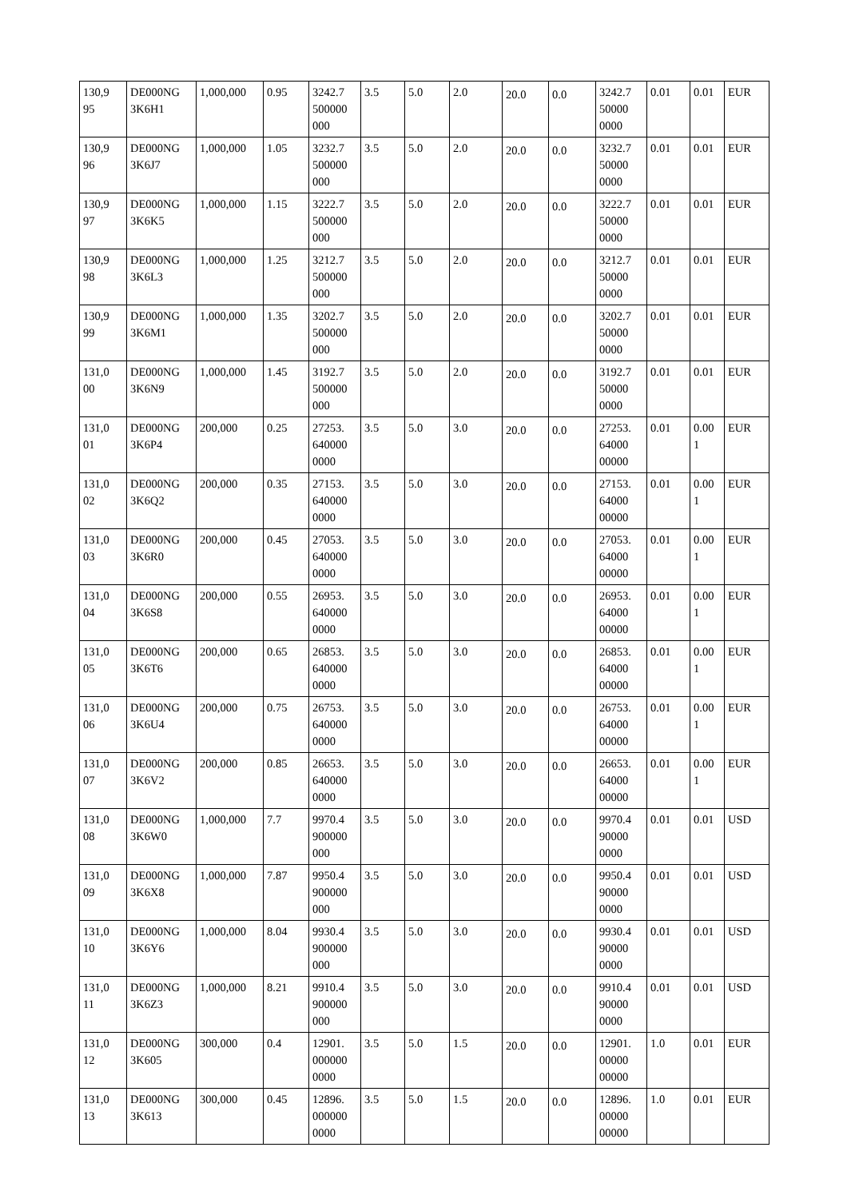| 130,9 95 | DE000NG 3K6H1 | 1,000,000 | 0.95 | 3242.7 500000 000 | 3.5 | 5.0 | 2.0 | 20.0 | 0.0 | 3242.7 50000 0000 | 0.01 | 0.01 | EUR |
| 130,9 96 | DE000NG 3K6J7 | 1,000,000 | 1.05 | 3232.7 500000 000 | 3.5 | 5.0 | 2.0 | 20.0 | 0.0 | 3232.7 50000 0000 | 0.01 | 0.01 | EUR |
| 130,9 97 | DE000NG 3K6K5 | 1,000,000 | 1.15 | 3222.7 500000 000 | 3.5 | 5.0 | 2.0 | 20.0 | 0.0 | 3222.7 50000 0000 | 0.01 | 0.01 | EUR |
| 130,9 98 | DE000NG 3K6L3 | 1,000,000 | 1.25 | 3212.7 500000 000 | 3.5 | 5.0 | 2.0 | 20.0 | 0.0 | 3212.7 50000 0000 | 0.01 | 0.01 | EUR |
| 130,9 99 | DE000NG 3K6M1 | 1,000,000 | 1.35 | 3202.7 500000 000 | 3.5 | 5.0 | 2.0 | 20.0 | 0.0 | 3202.7 50000 0000 | 0.01 | 0.01 | EUR |
| 131,0 00 | DE000NG 3K6N9 | 1,000,000 | 1.45 | 3192.7 500000 000 | 3.5 | 5.0 | 2.0 | 20.0 | 0.0 | 3192.7 50000 0000 | 0.01 | 0.01 | EUR |
| 131,0 01 | DE000NG 3K6P4 | 200,000 | 0.25 | 27253. 640000 0000 | 3.5 | 5.0 | 3.0 | 20.0 | 0.0 | 27253. 64000 00000 | 0.01 | 0.00 1 | EUR |
| 131,0 02 | DE000NG 3K6Q2 | 200,000 | 0.35 | 27153. 640000 0000 | 3.5 | 5.0 | 3.0 | 20.0 | 0.0 | 27153. 64000 00000 | 0.01 | 0.00 1 | EUR |
| 131,0 03 | DE000NG 3K6R0 | 200,000 | 0.45 | 27053. 640000 0000 | 3.5 | 5.0 | 3.0 | 20.0 | 0.0 | 27053. 64000 00000 | 0.01 | 0.00 1 | EUR |
| 131,0 04 | DE000NG 3K6S8 | 200,000 | 0.55 | 26953. 640000 0000 | 3.5 | 5.0 | 3.0 | 20.0 | 0.0 | 26953. 64000 00000 | 0.01 | 0.00 1 | EUR |
| 131,0 05 | DE000NG 3K6T6 | 200,000 | 0.65 | 26853. 640000 0000 | 3.5 | 5.0 | 3.0 | 20.0 | 0.0 | 26853. 64000 00000 | 0.01 | 0.00 1 | EUR |
| 131,0 06 | DE000NG 3K6U4 | 200,000 | 0.75 | 26753. 640000 0000 | 3.5 | 5.0 | 3.0 | 20.0 | 0.0 | 26753. 64000 00000 | 0.01 | 0.00 1 | EUR |
| 131,0 07 | DE000NG 3K6V2 | 200,000 | 0.85 | 26653. 640000 0000 | 3.5 | 5.0 | 3.0 | 20.0 | 0.0 | 26653. 64000 00000 | 0.01 | 0.00 1 | EUR |
| 131,0 08 | DE000NG 3K6W0 | 1,000,000 | 7.7 | 9970.4 900000 000 | 3.5 | 5.0 | 3.0 | 20.0 | 0.0 | 9970.4 90000 0000 | 0.01 | 0.01 | USD |
| 131,0 09 | DE000NG 3K6X8 | 1,000,000 | 7.87 | 9950.4 900000 000 | 3.5 | 5.0 | 3.0 | 20.0 | 0.0 | 9950.4 90000 0000 | 0.01 | 0.01 | USD |
| 131,0 10 | DE000NG 3K6Y6 | 1,000,000 | 8.04 | 9930.4 900000 000 | 3.5 | 5.0 | 3.0 | 20.0 | 0.0 | 9930.4 90000 0000 | 0.01 | 0.01 | USD |
| 131,0 11 | DE000NG 3K6Z3 | 1,000,000 | 8.21 | 9910.4 900000 000 | 3.5 | 5.0 | 3.0 | 20.0 | 0.0 | 9910.4 90000 0000 | 0.01 | 0.01 | USD |
| 131,0 12 | DE000NG 3K605 | 300,000 | 0.4 | 12901. 000000 0000 | 3.5 | 5.0 | 1.5 | 20.0 | 0.0 | 12901. 00000 00000 | 1.0 | 0.01 | EUR |
| 131,0 13 | DE000NG 3K613 | 300,000 | 0.45 | 12896. 000000 0000 | 3.5 | 5.0 | 1.5 | 20.0 | 0.0 | 12896. 00000 00000 | 1.0 | 0.01 | EUR |